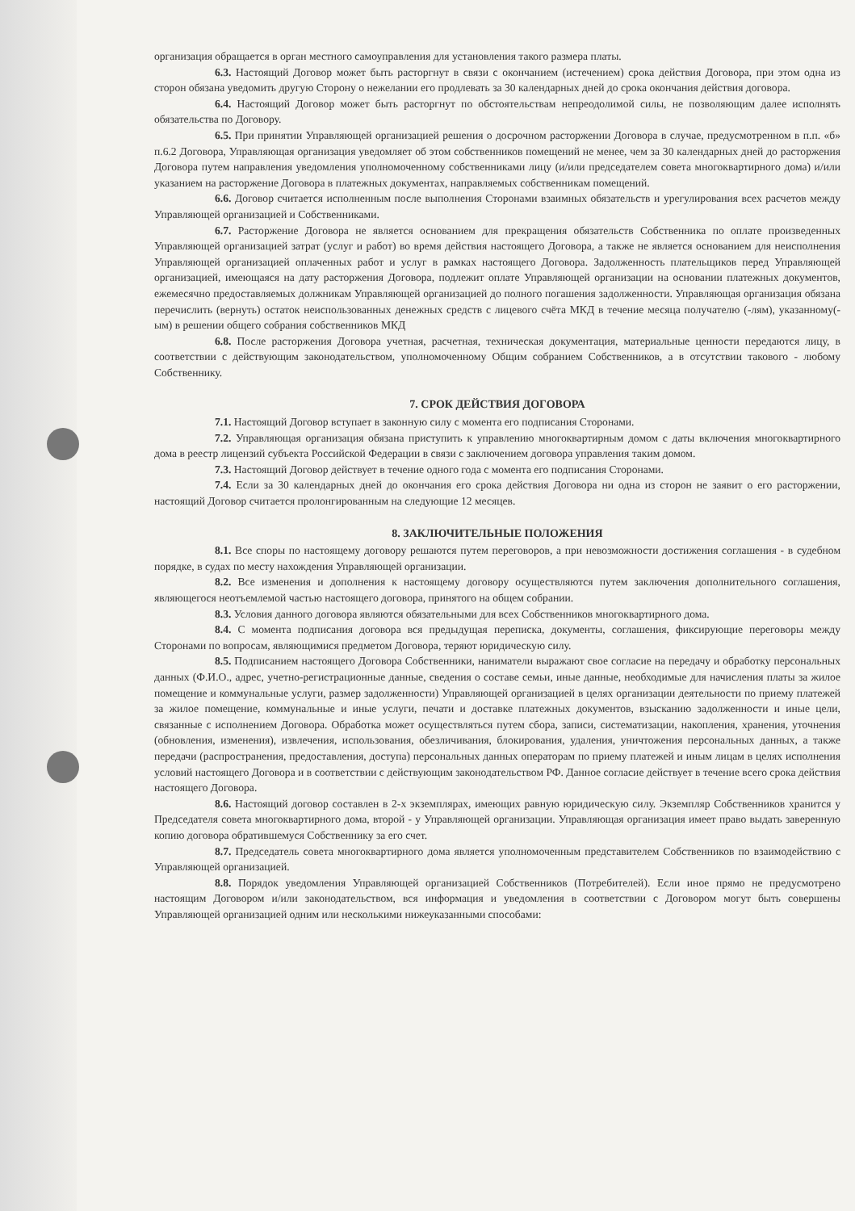организация обращается в орган местного самоуправления для установления такого размера платы.
6.3. Настоящий Договор может быть расторгнут в связи с окончанием (истечением) срока действия Договора, при этом одна из сторон обязана уведомить другую Сторону о нежелании его продлевать за 30 календарных дней до срока окончания действия договора.
6.4. Настоящий Договор может быть расторгнут по обстоятельствам непреодолимой силы, не позволяющим далее исполнять обязательства по Договору.
6.5. При принятии Управляющей организацией решения о досрочном расторжении Договора в случае, предусмотренном в п.п. «б» п.6.2 Договора, Управляющая организация уведомляет об этом собственников помещений не менее, чем за 30 календарных дней до расторжения Договора путем направления уведомления уполномоченному собственниками лицу (и/или председателем совета многоквартирного дома) и/или указанием на расторжение Договора в платежных документах, направляемых собственникам помещений.
6.6. Договор считается исполненным после выполнения Сторонами взаимных обязательств и урегулирования всех расчетов между Управляющей организацией и Собственниками.
6.7. Расторжение Договора не является основанием для прекращения обязательств Собственника по оплате произведенных Управляющей организацией затрат (услуг и работ) во время действия настоящего Договора, а также не является основанием для неисполнения Управляющей организацией оплаченных работ и услуг в рамках настоящего Договора. Задолженность плательщиков перед Управляющей организацией, имеющаяся на дату расторжения Договора, подлежит оплате Управляющей организации на основании платежных документов, ежемесячно предоставляемых должникам Управляющей организацией до полного погашения задолженности. Управляющая организация обязана перечислить (вернуть) остаток неиспользованных денежных средств с лицевого счёта МКД в течение месяца получателю (-лям), указанному(-ым) в решении общего собрания собственников МКД
6.8. После расторжения Договора учетная, расчетная, техническая документация, материальные ценности передаются лицу, в соответствии с действующим законодательством, уполномоченному Общим собранием Собственников, а в отсутствии такового - любому Собственнику.
7. СРОК ДЕЙСТВИЯ ДОГОВОРА
7.1. Настоящий Договор вступает в законную силу с момента его подписания Сторонами.
7.2. Управляющая организация обязана приступить к управлению многоквартирным домом с даты включения многоквартирного дома в реестр лицензий субъекта Российской Федерации в связи с заключением договора управления таким домом.
7.3. Настоящий Договор действует в течение одного года с момента его подписания Сторонами.
7.4. Если за 30 календарных дней до окончания его срока действия Договора ни одна из сторон не заявит о его расторжении, настоящий Договор считается пролонгированным на следующие 12 месяцев.
8. ЗАКЛЮЧИТЕЛЬНЫЕ ПОЛОЖЕНИЯ
8.1. Все споры по настоящему договору решаются путем переговоров, а при невозможности достижения соглашения - в судебном порядке, в судах по месту нахождения Управляющей организации.
8.2. Все изменения и дополнения к настоящему договору осуществляются путем заключения дополнительного соглашения, являющегося неотъемлемой частью настоящего договора, принятого на общем собрании.
8.3. Условия данного договора являются обязательными для всех Собственников многоквартирного дома.
8.4. С момента подписания договора вся предыдущая переписка, документы, соглашения, фиксирующие переговоры между Сторонами по вопросам, являющимися предметом Договора, теряют юридическую силу.
8.5. Подписанием настоящего Договора Собственники, наниматели выражают свое согласие на передачу и обработку персональных данных (Ф.И.О., адрес, учетно-регистрационные данные, сведения о составе семьи, иные данные, необходимые для начисления платы за жилое помещение и коммунальные услуги, размер задолженности) Управляющей организацией в целях организации деятельности по приему платежей за жилое помещение, коммунальные и иные услуги, печати и доставке платежных документов, взысканию задолженности и иные цели, связанные с исполнением Договора. Обработка может осуществляться путем сбора, записи, систематизации, накопления, хранения, уточнения (обновления, изменения), извлечения, использования, обезличивания, блокирования, удаления, уничтожения персональных данных, а также передачи (распространения, предоставления, доступа) персональных данных операторам по приему платежей и иным лицам в целях исполнения условий настоящего Договора и в соответствии с действующим законодательством РФ. Данное согласие действует в течение всего срока действия настоящего Договора.
8.6. Настоящий договор составлен в 2-х экземплярах, имеющих равную юридическую силу. Экземпляр Собственников хранится у Председателя совета многоквартирного дома, второй - у Управляющей организации. Управляющая организация имеет право выдать заверенную копию договора обратившемуся Собственнику за его счет.
8.7. Председатель совета многоквартирного дома является уполномоченным представителем Собственников по взаимодействию с Управляющей организацией.
8.8. Порядок уведомления Управляющей организацией Собственников (Потребителей). Если иное прямо не предусмотрено настоящим Договором и/или законодательством, вся информация и уведомления в соответствии с Договором могут быть совершены Управляющей организацией одним или несколькими нижеуказанными способами: